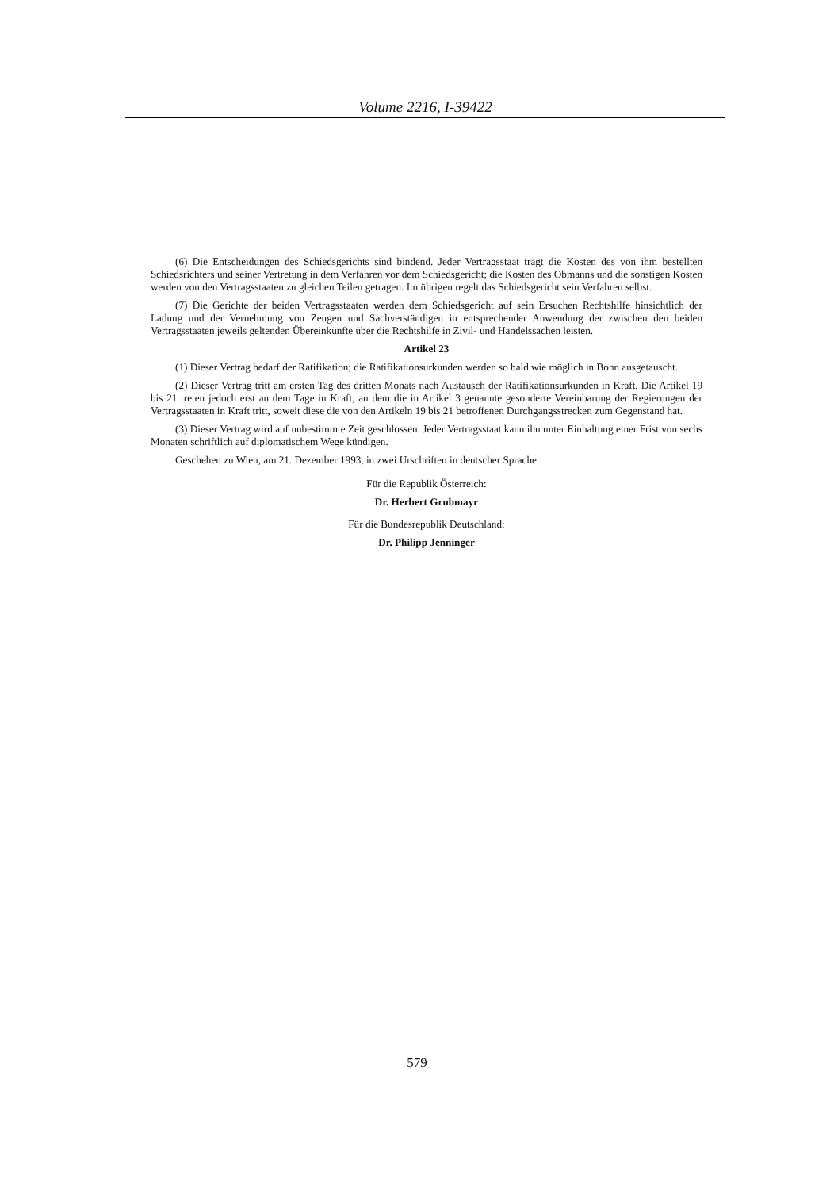Volume 2216, I-39422
(6) Die Entscheidungen des Schiedsgerichts sind bindend. Jeder Vertragsstaat trägt die Kosten des von ihm bestellten Schiedsrichters und seiner Vertretung in dem Verfahren vor dem Schiedsgericht; die Kosten des Obmanns und die sonstigen Kosten werden von den Vertragsstaaten zu gleichen Teilen getragen. Im übrigen regelt das Schiedsgericht sein Verfahren selbst.
(7) Die Gerichte der beiden Vertragsstaaten werden dem Schiedsgericht auf sein Ersuchen Rechtshilfe hinsichtlich der Ladung und der Vernehmung von Zeugen und Sachverständigen in entsprechender Anwendung der zwischen den beiden Vertragsstaaten jeweils geltenden Übereinkünfte über die Rechtshilfe in Zivil- und Handelssachen leisten.
Artikel 23
(1) Dieser Vertrag bedarf der Ratifikation; die Ratifikationsurkunden werden so bald wie möglich in Bonn ausgetauscht.
(2) Dieser Vertrag tritt am ersten Tag des dritten Monats nach Austausch der Ratifikationsurkunden in Kraft. Die Artikel 19 bis 21 treten jedoch erst an dem Tage in Kraft, an dem die in Artikel 3 genannte gesonderte Vereinbarung der Regierungen der Vertragsstaaten in Kraft tritt, soweit diese die von den Artikeln 19 bis 21 betroffenen Durchgangsstrecken zum Gegenstand hat.
(3) Dieser Vertrag wird auf unbestimmte Zeit geschlossen. Jeder Vertragsstaat kann ihn unter Einhaltung einer Frist von sechs Monaten schriftlich auf diplomatischem Wege kündigen.
Geschehen zu Wien, am 21. Dezember 1993, in zwei Urschriften in deutscher Sprache.
Für die Republik Österreich:
Dr. Herbert Grubmayr
Für die Bundesrepublik Deutschland:
Dr. Philipp Jenninger
579